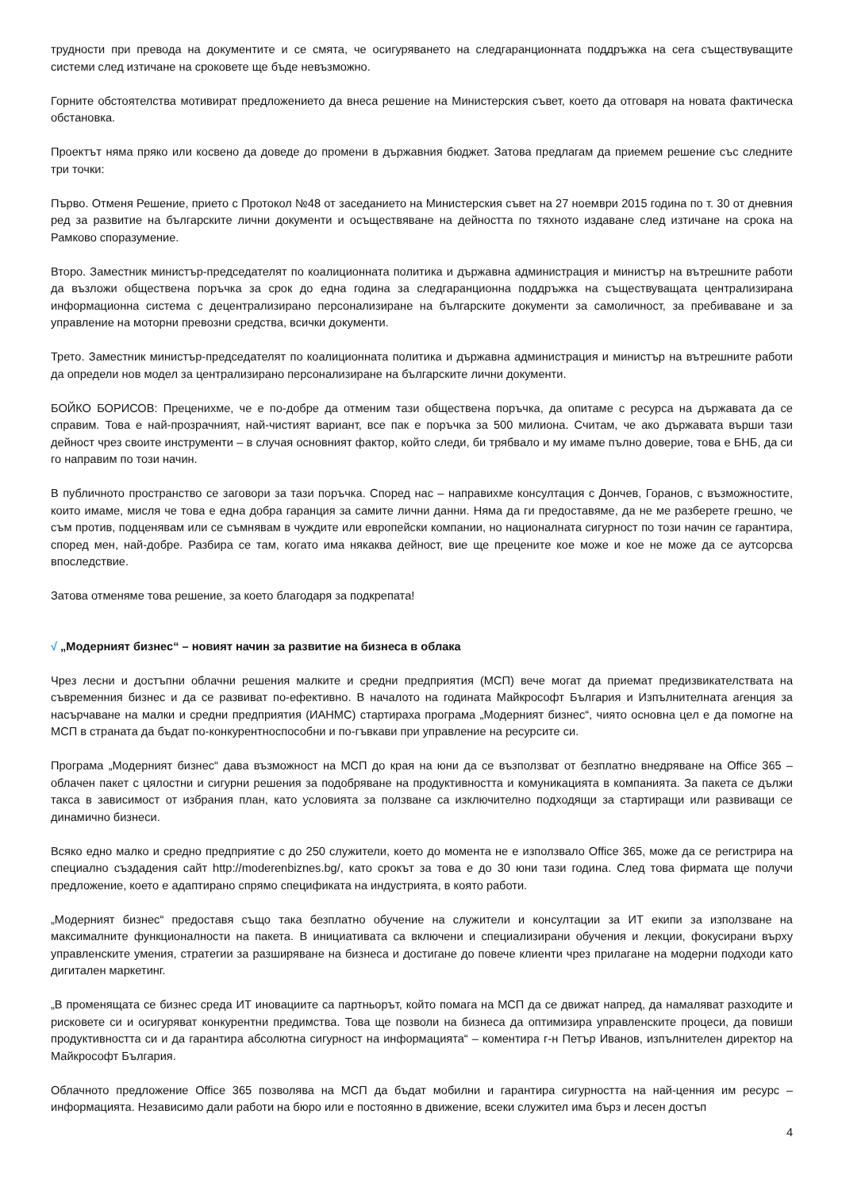трудности при превода на документите и се смята, че осигуряването на следгаранционната поддръжка на сега съществуващите системи след изтичане на сроковете ще бъде невъзможно.
Горните обстоятелства мотивират предложението да внеса решение на Министерския съвет, което да отговаря на новата фактическа обстановка.
Проектът няма пряко или косвено да доведе до промени в държавния бюджет. Затова предлагам да приемем решение със следните три точки:
Първо. Отменя Решение, прието с Протокол №48 от заседанието на Министерския съвет на 27 ноември 2015 година по т. 30 от дневния ред за развитие на българските лични документи и осъществяване на дейността по тяхното издаване след изтичане на срока на Рамково споразумение.
Второ. Заместник министър-председателят по коалиционната политика и държавна администрация и министър на вътрешните работи да възложи обществена поръчка за срок до една година за следгаранционна поддръжка на съществуващата централизирана информационна система с децентрализирано персонализиране на българските документи за самоличност, за пребиваване и за управление на моторни превозни средства, всички документи.
Трето. Заместник министър-председателят по коалиционната политика и държавна администрация и министър на вътрешните работи да определи нов модел за централизирано персонализиране на българските лични документи.
БОЙКО БОРИСОВ: Прецених­ме, че е по-добре да отменим тази обществена поръчка, да опитаме с ресурса на държавата да се справим. Това е най-прозрачният, най-чистият вариант, все пак е поръчка за 500 милиона. Считам, че ако държавата върши тази дейност чрез своите инструменти – в случая основният фактор, който следи, би трябвало и му имаме пълно доверие, това е БНБ, да си го направим по този начин.
В публичното пространство се заговори за тази поръчка. Според нас – направихме консултация с Дончев, Горанов, с възможностите, които имаме, мисля че това е една добра гаранция за самите лични данни. Няма да ги предоставяме, да не ме разберете грешно, че съм против, подценявам или се съмнявам в чуждите или европейски компании, но националната сигурност по този начин се гарантира, според мен, най-добре. Разбира се там, когато има някаква дейност, вие ще прецените кое може и кое не може да се аутсорсва впоследствие.
Затова отменяме това решение, за което благодаря за подкрепата!
√ „Модерният бизнес“ – новият начин за развитие на бизнеса в облака
Чрез лесни и достъпни облачни решения малките и средни предприятия (МСП) вече могат да приемат предизвикателствата на съвременния бизнес и да се развиват по-ефективно. В началото на годината Майкрософт България и Изпълнителната агенция за насърчаване на малки и средни предприятия (ИАНМС) стартираха програма „Модерният бизнес“, чиято основна цел е да помогне на МСП в страната да бъдат по-конкурентноспособни и по-гъвкави при управление на ресурсите си.
Програма „Модерният бизнес“ дава възможност на МСП до края на юни да се възползват от безплатно внедряване на Office 365 – облачен пакет с цялостни и сигурни решения за подобряване на продуктивността и комуникацията в компанията. За пакета се дължи такса в зависимост от избрания план, като условията за ползване са изключително подходящи за стартиращи или развиващи се динамично бизнеси.
Всяко едно малко и средно предприятие с до 250 служители, което до момента не е използвало Office 365, може да се регистрира на специално създадения сайт http://moderenbiznes.bg/, като срокът за това е до 30 юни тази година. След това фирмата ще получи предложение, което е адаптирано спрямо спецификата на индустрията, в която работи.
„Модерният бизнес“ предоставя също така безплатно обучение на служители и консултации за ИТ екипи за използване на максималните функционалности на пакета. В инициативата са включени и специализирани обучения и лекции, фокусирани върху управленските умения, стратегии за разширяване на бизнеса и достигане до повече клиенти чрез прилагане на модерни подходи като дигитален маркетинг.
„В променящата се бизнес среда ИТ иновациите са партньорът, който помага на МСП да се движат напред, да намаляват разходите и рисковете си и осигуряват конкурентни предимства. Това ще позволи на бизнеса да оптимизира управленските процеси, да повиши продуктивността си и да гарантира абсолютна сигурност на информацията“ – коментира г-н Петър Иванов, изпълнителен директор на Майкрософт България.
Облачното предложение Office 365 позволява на МСП да бъдат мобилни и гарантира сигурността на най-ценния им ресурс – информацията. Независимо дали работи на бюро или е постоянно в движение, всеки служител има бърз и лесен достъп
4